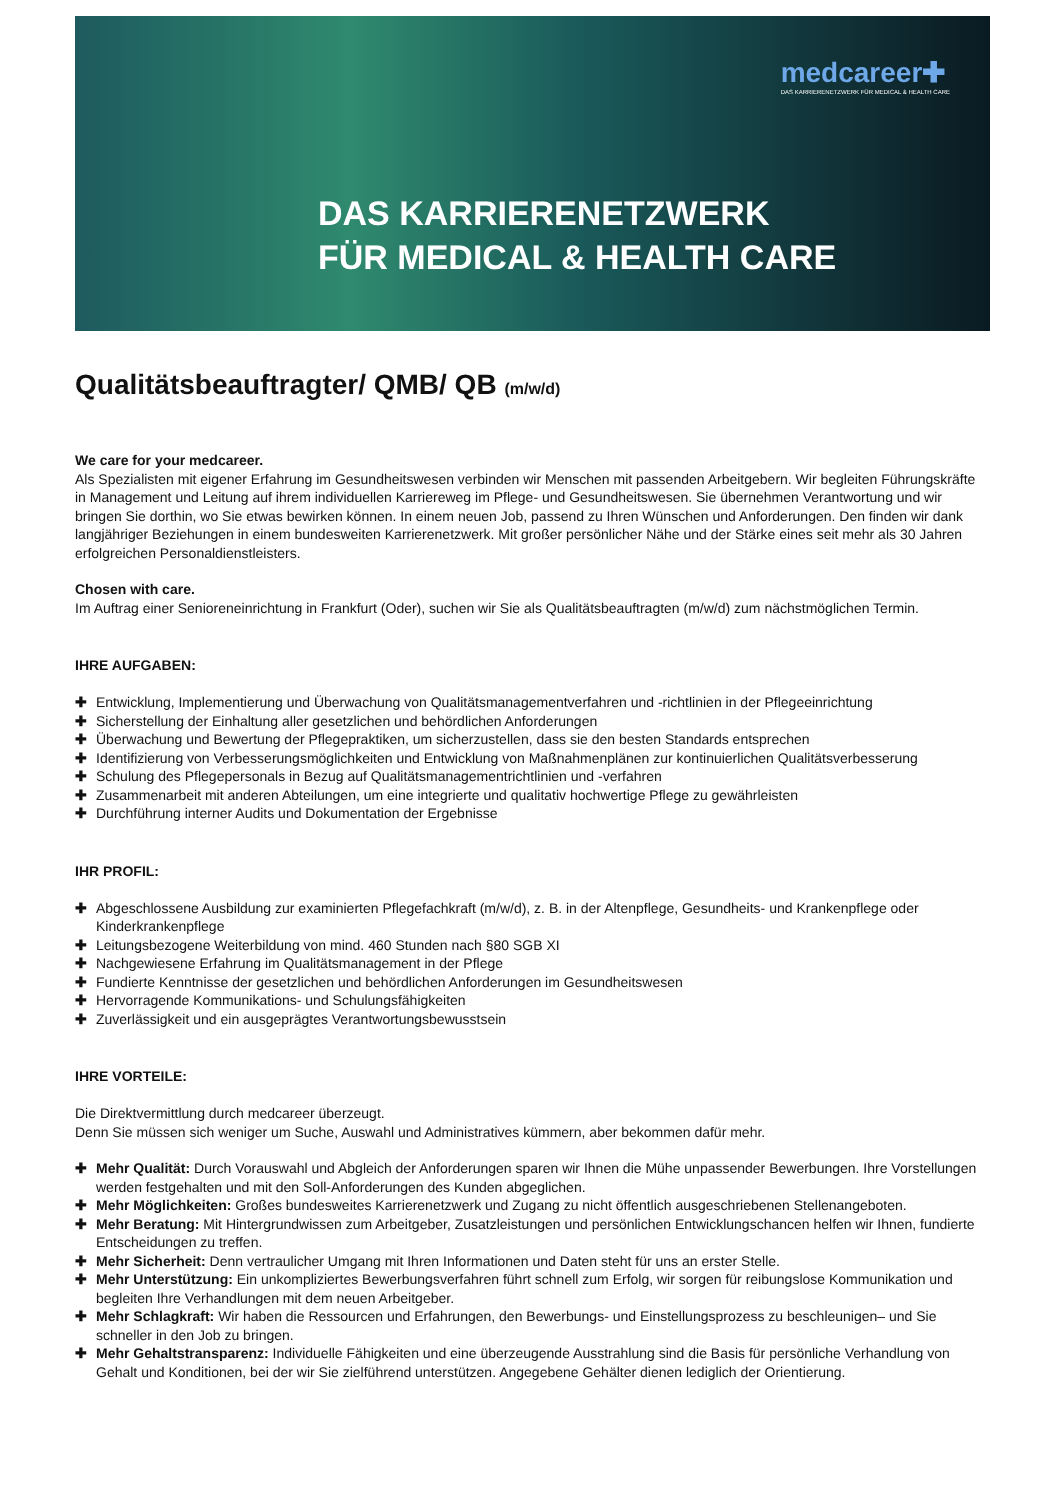medcareer✚
DAS KARRIERENETZWERK FÜR MEDICAL & HEALTH CARE
DAS KARRIERENETZWERK
FÜR MEDICAL & HEALTH CARE
Qualitätsbeauftragter/ QMB/ QB (m/w/d)
We care for your medcareer.
Als Spezialisten mit eigener Erfahrung im Gesundheitswesen verbinden wir Menschen mit passenden Arbeitgebern. Wir begleiten Führungskräfte in Management und Leitung auf ihrem individuellen Karriereweg im Pflege- und Gesundheitswesen. Sie übernehmen Verantwortung und wir bringen Sie dorthin, wo Sie etwas bewirken können. In einem neuen Job, passend zu Ihren Wünschen und Anforderungen. Den finden wir dank langjähriger Beziehungen in einem bundesweiten Karrierenetzwerk. Mit großer persönlicher Nähe und der Stärke eines seit mehr als 30 Jahren erfolgreichen Personaldienstleisters.
Chosen with care.
Im Auftrag einer Senioreneinrichtung in Frankfurt (Oder), suchen wir Sie als Qualitätsbeauftragten (m/w/d) zum nächstmöglichen Termin.
IHRE AUFGABEN:
✚ Entwicklung, Implementierung und Überwachung von Qualitätsmanagementverfahren und -richtlinien in der Pflegeeinrichtung
✚ Sicherstellung der Einhaltung aller gesetzlichen und behördlichen Anforderungen
✚ Überwachung und Bewertung der Pflegepraktiken, um sicherzustellen, dass sie den besten Standards entsprechen
✚ Identifizierung von Verbesserungsmöglichkeiten und Entwicklung von Maßnahmenplänen zur kontinuierlichen Qualitätsverbesserung
✚ Schulung des Pflegepersonals in Bezug auf Qualitätsmanagementrichtlinien und -verfahren
✚ Zusammenarbeit mit anderen Abteilungen, um eine integrierte und qualitativ hochwertige Pflege zu gewährleisten
✚ Durchführung interner Audits und Dokumentation der Ergebnisse
IHR PROFIL:
✚ Abgeschlossene Ausbildung zur examinierten Pflegefachkraft (m/w/d), z. B. in der Altenpflege, Gesundheits- und Krankenpflege oder Kinderkrankenpflege
✚ Leitungsbezogene Weiterbildung von mind. 460 Stunden nach §80 SGB XI
✚ Nachgewiesene Erfahrung im Qualitätsmanagement in der Pflege
✚ Fundierte Kenntnisse der gesetzlichen und behördlichen Anforderungen im Gesundheitswesen
✚ Hervorragende Kommunikations- und Schulungsfähigkeiten
✚ Zuverlässigkeit und ein ausgeprägtes Verantwortungsbewusstsein
IHRE VORTEILE:
Die Direktvermittlung durch medcareer überzeugt.
Denn Sie müssen sich weniger um Suche, Auswahl und Administratives kümmern, aber bekommen dafür mehr.
✚ Mehr Qualität: Durch Vorauswahl und Abgleich der Anforderungen sparen wir Ihnen die Mühe unpassender Bewerbungen. Ihre Vorstellungen werden festgehalten und mit den Soll-Anforderungen des Kunden abgeglichen.
✚ Mehr Möglichkeiten: Großes bundesweites Karrierenetzwerk und Zugang zu nicht öffentlich ausgeschriebenen Stellenangeboten.
✚ Mehr Beratung: Mit Hintergrundwissen zum Arbeitgeber, Zusatzleistungen und persönlichen Entwicklungschancen helfen wir Ihnen, fundierte Entscheidungen zu treffen.
✚ Mehr Sicherheit: Denn vertraulicher Umgang mit Ihren Informationen und Daten steht für uns an erster Stelle.
✚ Mehr Unterstützung: Ein unkompliziertes Bewerbungsverfahren führt schnell zum Erfolg, wir sorgen für reibungslose Kommunikation und begleiten Ihre Verhandlungen mit dem neuen Arbeitgeber.
✚ Mehr Schlagkraft: Wir haben die Ressourcen und Erfahrungen, den Bewerbungs- und Einstellungsprozess zu beschleunigen– und Sie schneller in den Job zu bringen.
✚ Mehr Gehaltstransparenz: Individuelle Fähigkeiten und eine überzeugende Ausstrahlung sind die Basis für persönliche Verhandlung von Gehalt und Konditionen, bei der wir Sie zielführend unterstützen. Angegebene Gehälter dienen lediglich der Orientierung.